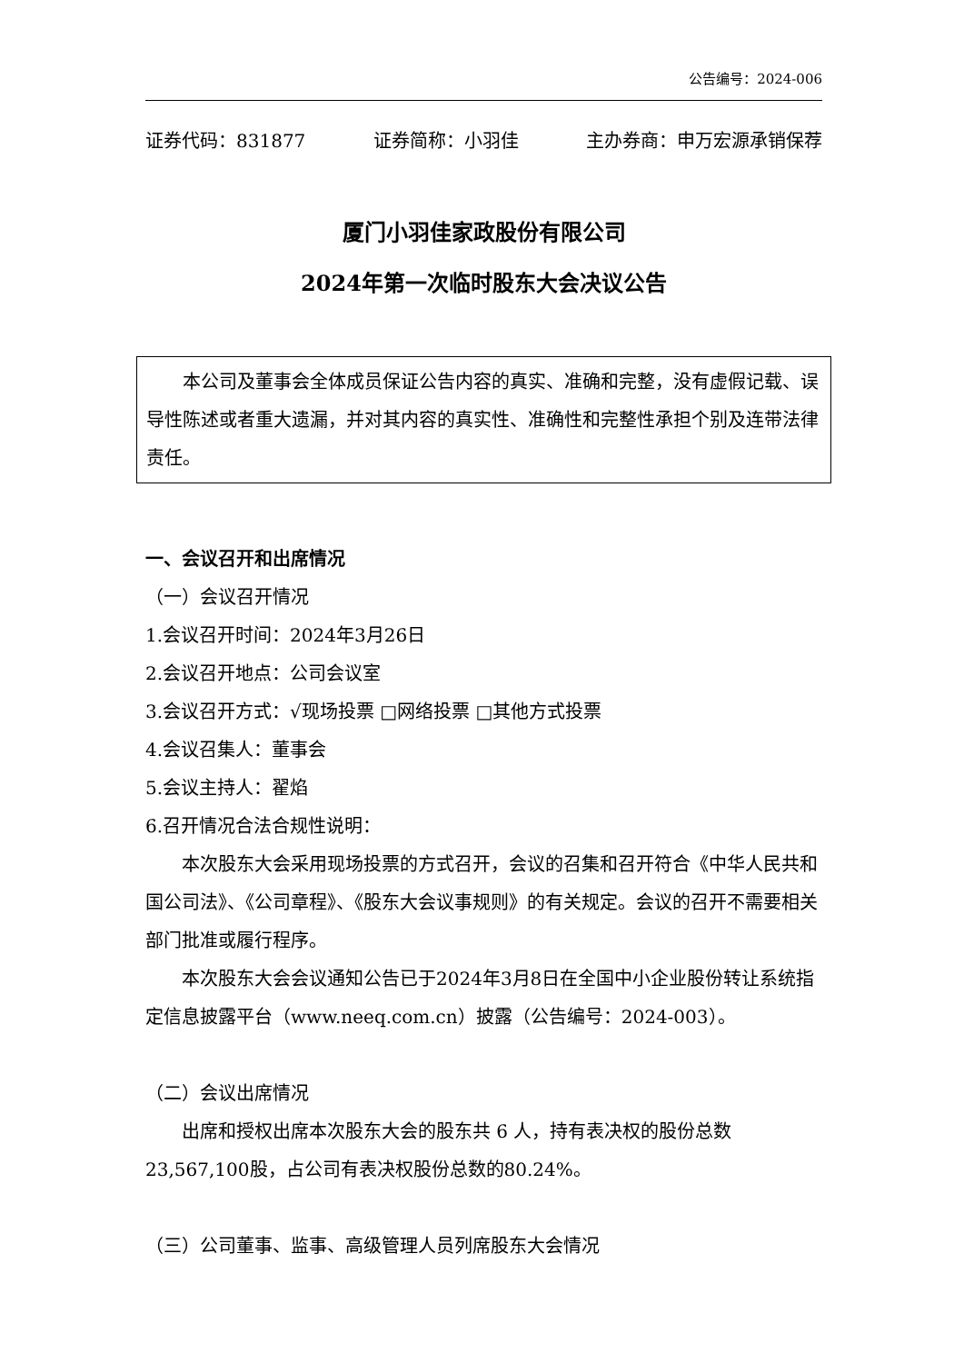公告编号：2024-006
证券代码：831877 证券简称：小羽佳 主办券商：申万宏源承销保荐
厦门小羽佳家政股份有限公司
2024年第一次临时股东大会决议公告
本公司及董事会全体成员保证公告内容的真实、准确和完整，没有虚假记载、误导性陈述或者重大遗漏，并对其内容的真实性、准确性和完整性承担个别及连带法律责任。
一、会议召开和出席情况
（一）会议召开情况
1.会议召开时间：2024年3月26日
2.会议召开地点：公司会议室
3.会议召开方式：√现场投票 □网络投票 □其他方式投票
4.会议召集人：董事会
5.会议主持人：翟焰
6.召开情况合法合规性说明：
本次股东大会采用现场投票的方式召开，会议的召集和召开符合《中华人民共和国公司法》、《公司章程》、《股东大会议事规则》的有关规定。会议的召开不需要相关部门批准或履行程序。
本次股东大会会议通知公告已于2024年3月8日在全国中小企业股份转让系统指定信息披露平台（www.neeq.com.cn）披露（公告编号：2024-003）。
（二）会议出席情况
出席和授权出席本次股东大会的股东共 6 人，持有表决权的股份总数23,567,100股，占公司有表决权股份总数的80.24%。
（三）公司董事、监事、高级管理人员列席股东大会情况